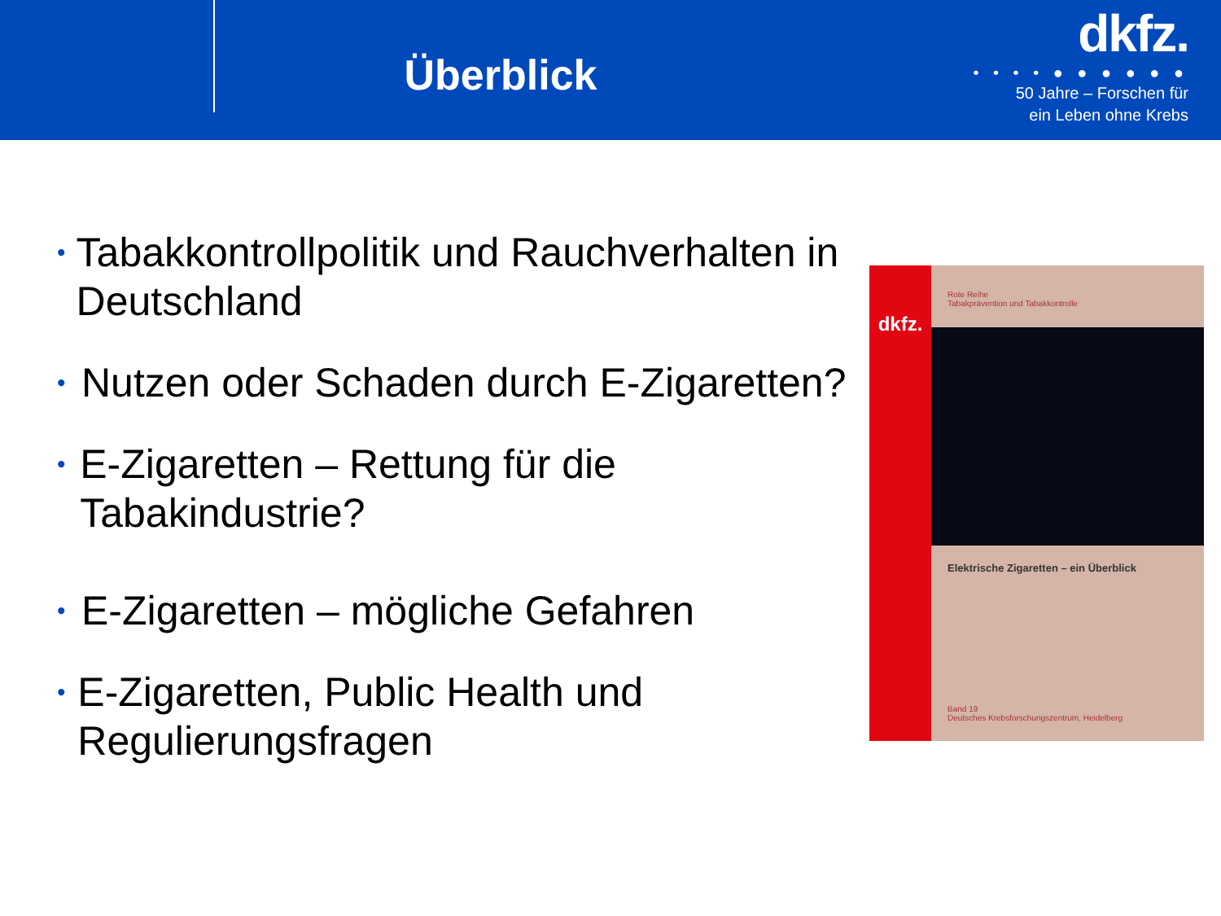Überblick
dkfz.
• • • • ● ● ● ● ● ●
50 Jahre – Forschen für
ein Leben ohne Krebs
• Tabakkontrollpolitik und Rauchverhalten in Deutschland
• Nutzen oder Schaden durch E-Zigaretten?
• E-Zigaretten – Rettung für die Tabakindustrie?
• E-Zigaretten – mögliche Gefahren
• E-Zigaretten, Public Health und Regulierungsfragen
dkfz.
Rote Reihe
Tabakprävention und Tabakkontrolle
Elektrische Zigaretten – ein Überblick
Band 19
Deutsches Krebsforschungszentrum, Heidelberg